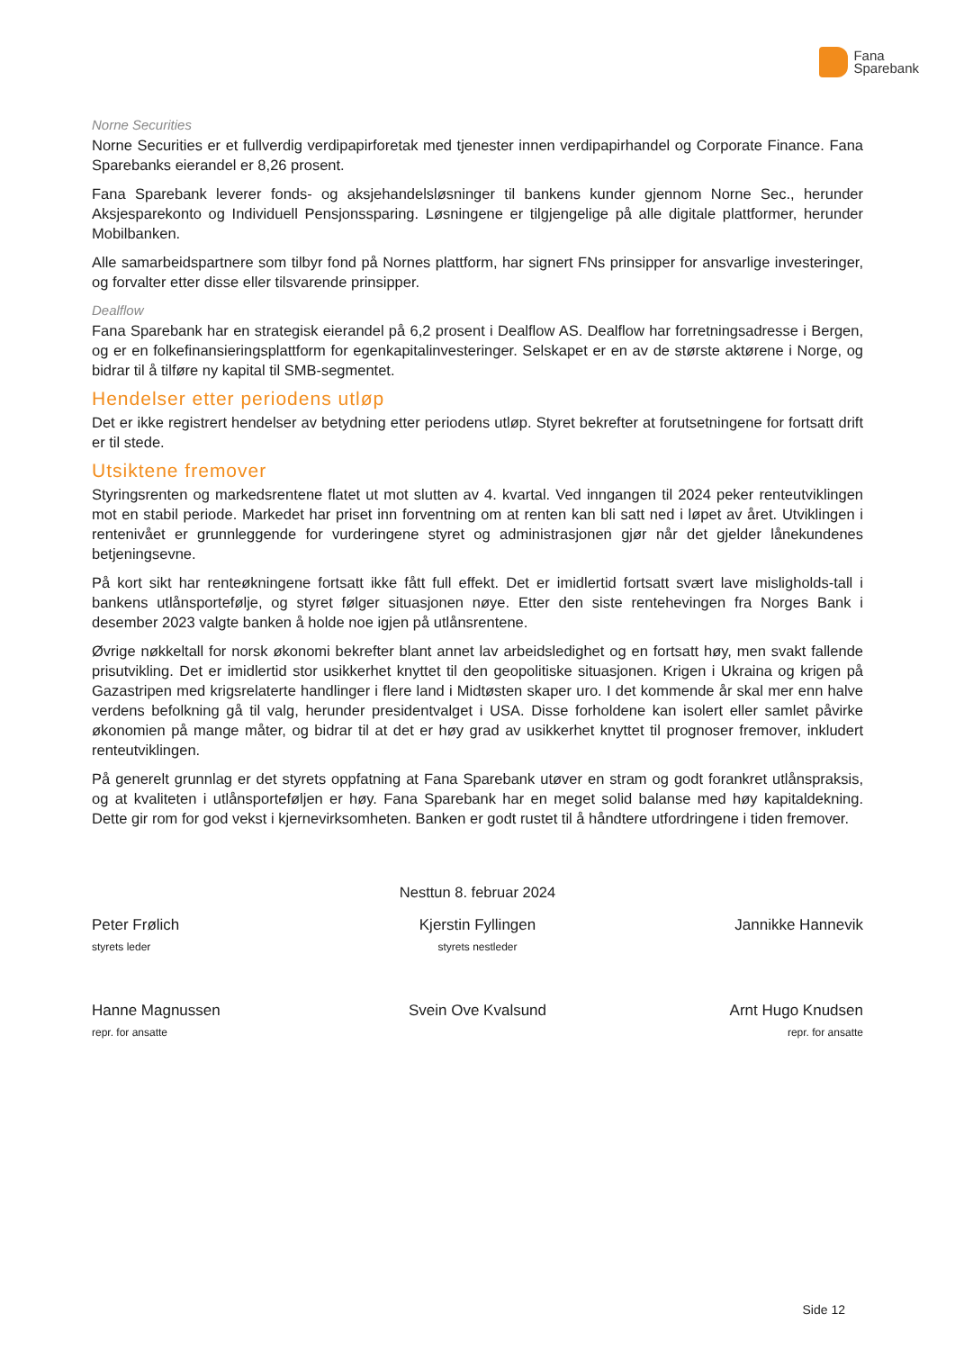Fana
Sparebank
Norne Securities
Norne Securities er et fullverdig verdipapirforetak med tjenester innen verdipapirhandel og Corporate Finance. Fana Sparebanks eierandel er 8,26 prosent.
Fana Sparebank leverer fonds- og aksjehandelsløsninger til bankens kunder gjennom Norne Sec., herunder Aksjesparekonto og Individuell Pensjonssparing. Løsningene er tilgjengelige på alle digitale plattformer, herunder Mobilbanken.
Alle samarbeidspartnere som tilbyr fond på Nornes plattform, har signert FNs prinsipper for ansvarlige investeringer, og forvalter etter disse eller tilsvarende prinsipper.
Dealflow
Fana Sparebank har en strategisk eierandel på 6,2 prosent i Dealflow AS. Dealflow har forretningsadresse i Bergen, og er en folkefinansieringsplattform for egenkapitalinvesteringer. Selskapet er en av de største aktørene i Norge, og bidrar til å tilføre ny kapital til SMB-segmentet.
Hendelser etter periodens utløp
Det er ikke registrert hendelser av betydning etter periodens utløp. Styret bekrefter at forutsetningene for fortsatt drift er til stede.
Utsiktene fremover
Styringsrenten og markedsrentene flatet ut mot slutten av 4. kvartal. Ved inngangen til 2024 peker renteutviklingen mot en stabil periode. Markedet har priset inn forventning om at renten kan bli satt ned i løpet av året. Utviklingen i rentenivået er grunnleggende for vurderingene styret og administrasjonen gjør når det gjelder lånekundenes betjeningsevne.
På kort sikt har renteøkningene fortsatt ikke fått full effekt. Det er imidlertid fortsatt svært lave misligholds-tall i bankens utlånsportefølje, og styret følger situasjonen nøye. Etter den siste rentehevingen fra Norges Bank i desember 2023 valgte banken å holde noe igjen på utlånsrentene.
Øvrige nøkkeltall for norsk økonomi bekrefter blant annet lav arbeidsledighet og en fortsatt høy, men svakt fallende prisutvikling. Det er imidlertid stor usikkerhet knyttet til den geopolitiske situasjonen. Krigen i Ukraina og krigen på Gazastripen med krigsrelaterte handlinger i flere land i Midtøsten skaper uro. I det kommende år skal mer enn halve verdens befolkning gå til valg, herunder presidentvalget i USA. Disse forholdene kan isolert eller samlet påvirke økonomien på mange måter, og bidrar til at det er høy grad av usikkerhet knyttet til prognoser fremover, inkludert renteutviklingen.
På generelt grunnlag er det styrets oppfatning at Fana Sparebank utøver en stram og godt forankret utlånspraksis, og at kvaliteten i utlånsporteføljen er høy. Fana Sparebank har en meget solid balanse med høy kapitaldekning. Dette gir rom for god vekst i kjernevirksomheten. Banken er godt rustet til å håndtere utfordringene i tiden fremover.
Nesttun 8. februar 2024
Peter Frølich
styrets leder
Kjerstin Fyllingen
styrets nestleder
Jannikke Hannevik
Hanne Magnussen
repr. for ansatte
Svein Ove Kvalsund Arnt Hugo Knudsen
repr. for ansatte
Side 12